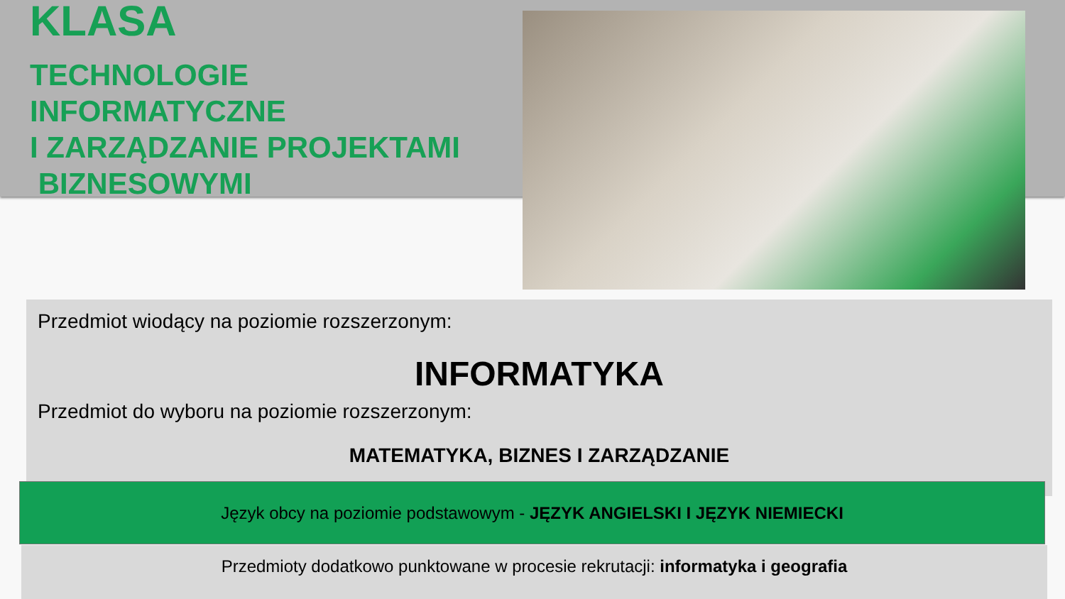KLASA
TECHNOLOGIE
INFORMATYCZNE
I ZARZĄDZANIE PROJEKTAMI
BIZNESOWYMI
Przedmiot wiodący na poziomie rozszerzonym:
INFORMATYKA
Przedmiot do wyboru na poziomie rozszerzonym:
MATEMATYKA, BIZNES I ZARZĄDZANIE
Język obcy na poziomie podstawowym - JĘZYK ANGIELSKI I JĘZYK NIEMIECKI
Przedmioty dodatkowo punktowane w procesie rekrutacji: informatyka i geografia